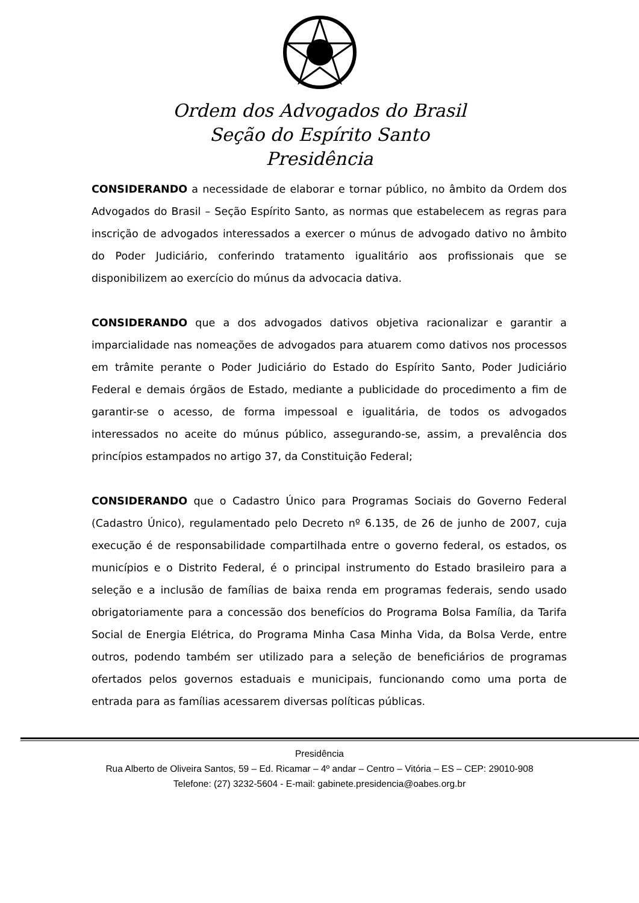Ordem dos Advogados do Brasil
Seção do Espírito Santo
Presidência
CONSIDERANDO a necessidade de elaborar e tornar público, no âmbito da Ordem dos Advogados do Brasil – Seção Espírito Santo, as normas que estabelecem as regras para inscrição de advogados interessados a exercer o múnus de advogado dativo no âmbito do Poder Judiciário, conferindo tratamento igualitário aos profissionais que se disponibilizem ao exercício do múnus da advocacia dativa.
CONSIDERANDO que a dos advogados dativos objetiva racionalizar e garantir a imparcialidade nas nomeações de advogados para atuarem como dativos nos processos em trâmite perante o Poder Judiciário do Estado do Espírito Santo, Poder Judiciário Federal e demais órgãos de Estado, mediante a publicidade do procedimento a fim de garantir-se o acesso, de forma impessoal e igualitária, de todos os advogados interessados no aceite do múnus público, assegurando-se, assim, a prevalência dos princípios estampados no artigo 37, da Constituição Federal;
CONSIDERANDO que o Cadastro Único para Programas Sociais do Governo Federal (Cadastro Único), regulamentado pelo Decreto nº 6.135, de 26 de junho de 2007, cuja execução é de responsabilidade compartilhada entre o governo federal, os estados, os municípios e o Distrito Federal, é o principal instrumento do Estado brasileiro para a seleção e a inclusão de famílias de baixa renda em programas federais, sendo usado obrigatoriamente para a concessão dos benefícios do Programa Bolsa Família, da Tarifa Social de Energia Elétrica, do Programa Minha Casa Minha Vida, da Bolsa Verde, entre outros, podendo também ser utilizado para a seleção de beneficiários de programas ofertados pelos governos estaduais e municipais, funcionando como uma porta de entrada para as famílias acessarem diversas políticas públicas.
Presidência
Rua Alberto de Oliveira Santos, 59 – Ed. Ricamar – 4º andar – Centro – Vitória – ES – CEP: 29010-908
Telefone: (27) 3232-5604 - E-mail: gabinete.presidencia@oabes.org.br